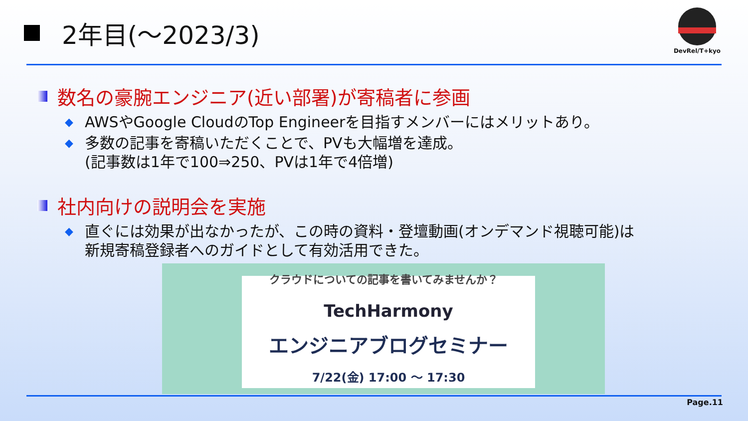2年目(～2023/3)
DevRel/T+kyo
数名の豪腕エンジニア(近い部署)が寄稿者に参画
◆ AWSやGoogle CloudのTop Engineerを目指すメンバーにはメリットあり。
◆ 多数の記事を寄稿いただくことで、PVも大幅増を達成。
(記事数は1年で100⇒250、PVは1年で4倍増)
社内向けの説明会を実施
◆ 直ぐには効果が出なかったが、この時の資料・登壇動画(オンデマンド視聴可能)は
新規寄稿登録者へのガイドとして有効活用できた。
TechHarmony
エンジニアブログセミナー
7/22(金) 17:00 ～ 17:30
クラウドについての記事を書いてみませんか？
Page.11